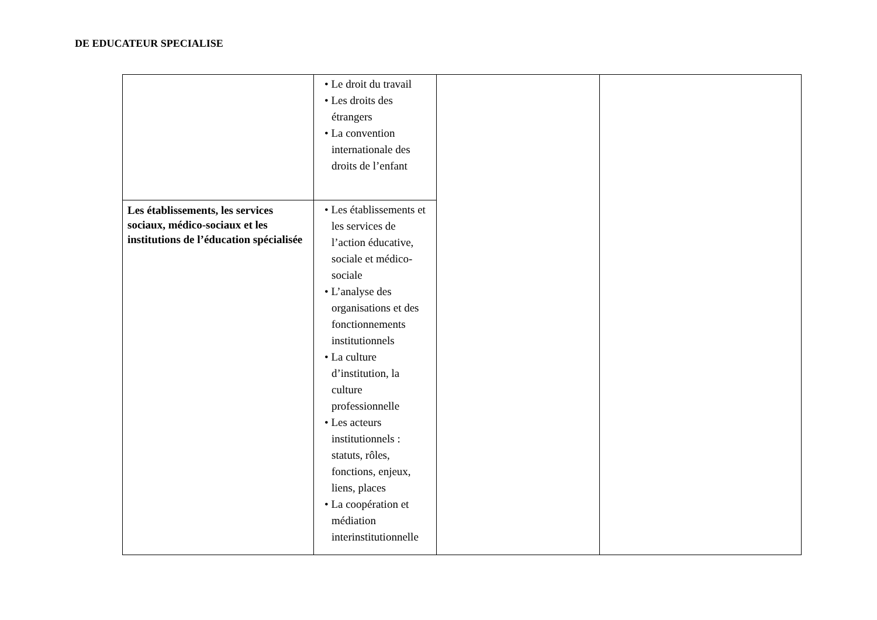DE EDUCATEUR SPECIALISE
| | • Le droit du travail • Les droits des étrangers • La convention internationale des droits de l’enfant | | |
| Les établissements, les services sociaux, médico-sociaux et les institutions de l’éducation spécialisée | • Les établissements et les services de l’action éducative, sociale et médico-sociale • L’analyse des organisations et des fonctionnements institutionnels • La culture d’institution, la culture professionnelle • Les acteurs institutionnels : statuts, rôles, fonctions, enjeux, liens, places • La coopération et médiation interinstitutionnelle | | |